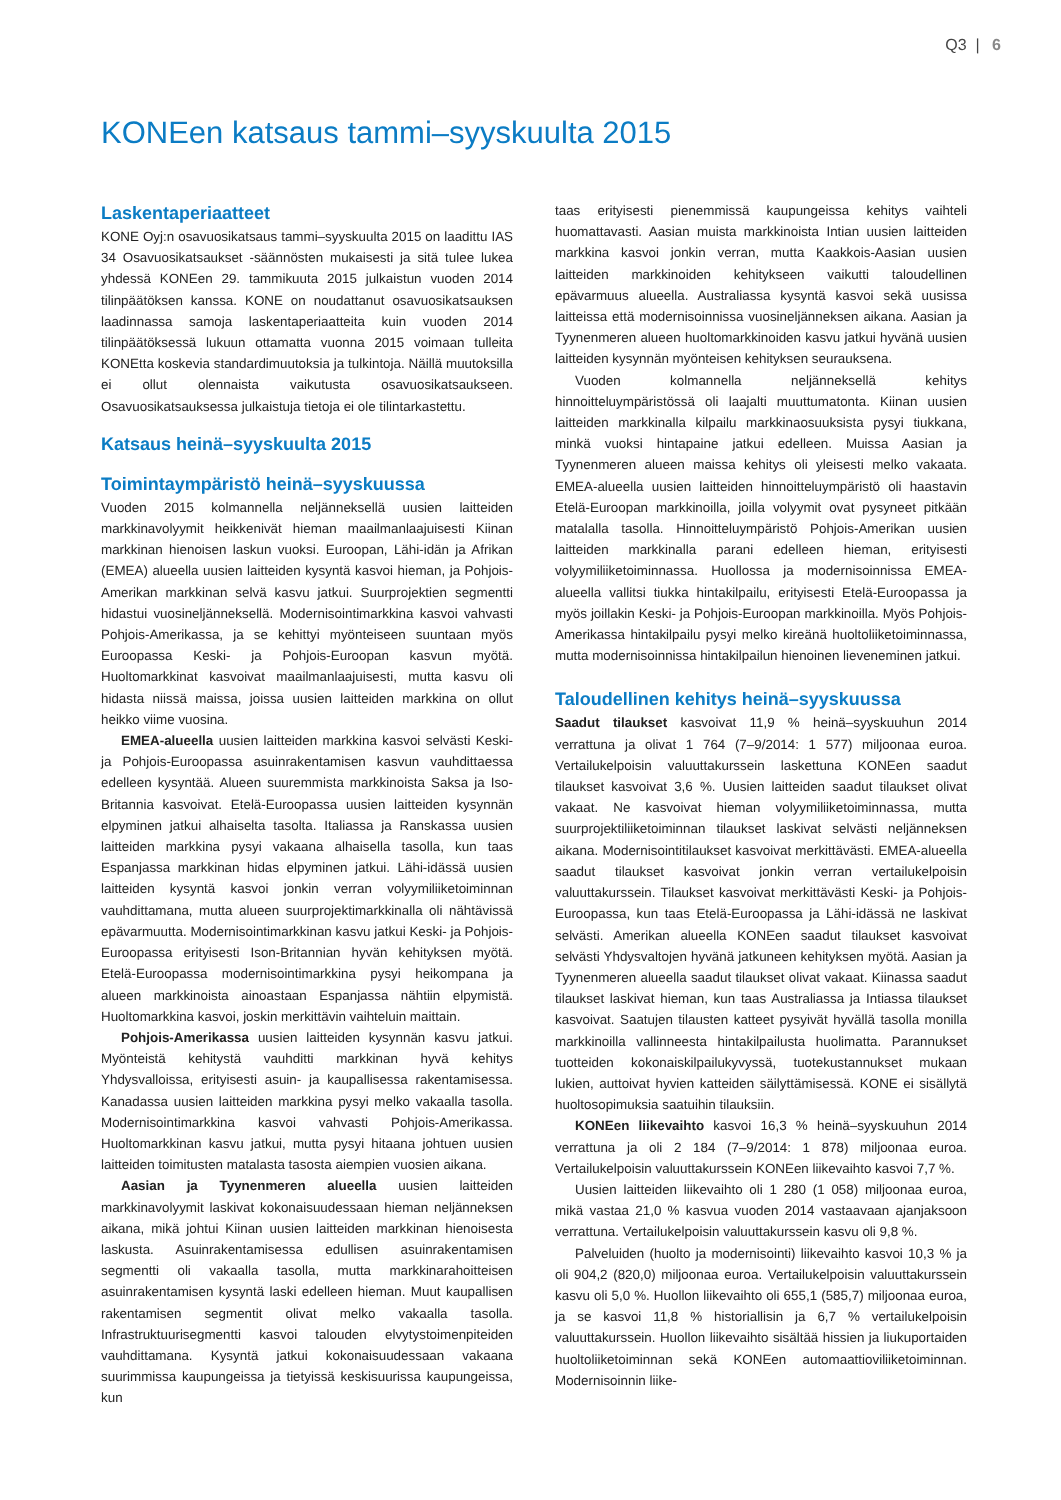Q3 | 6
KONEen katsaus tammi–syyskuulta 2015
Laskentaperiaatteet
KONE Oyj:n osavuosikatsaus tammi–syyskuulta 2015 on laadittu IAS 34 Osavuosikatsaukset -säännösten mukaisesti ja sitä tulee lukea yhdessä KONEen 29. tammikuuta 2015 julkaistun vuoden 2014 tilinpäätöksen kanssa. KONE on noudattanut osavuosikatsauksen laadinnassa samoja laskentaperiaatteita kuin vuoden 2014 tilinpäätöksessä lukuun ottamatta vuonna 2015 voimaan tulleita KONEtta koskevia standardimuutoksia ja tulkintoja. Näillä muutoksilla ei ollut olennaista vaikutusta osavuosikatsaukseen. Osavuosikatsauksessa julkaistuja tietoja ei ole tilintarkastettu.
Katsaus heinä–syyskuulta 2015
Toimintaympäristö heinä–syyskuussa
Vuoden 2015 kolmannella neljänneksellä uusien laitteiden markkinavolyymit heikkenivät hieman maailmanlaajuisesti Kiinan markkinan hienoisen laskun vuoksi. Euroopan, Lähi-idän ja Afrikan (EMEA) alueella uusien laitteiden kysyntä kasvoi hieman, ja Pohjois-Amerikan markkinan selvä kasvu jatkui. Suurprojektien segmentti hidastui vuosineljänneksellä. Modernisointimarkkina kasvoi vahvasti Pohjois-Amerikassa, ja se kehittyi myönteiseen suuntaan myös Euroopassa Keski- ja Pohjois-Euroopan kasvun myötä. Huoltomarkkinat kasvoivat maailmanlaajuisesti, mutta kasvu oli hidasta niissä maissa, joissa uusien laitteiden markkina on ollut heikko viime vuosina.
EMEA-alueella uusien laitteiden markkina kasvoi selvästi Keski- ja Pohjois-Euroopassa asuinrakentamisen kasvun vauhdittaessa edelleen kysyntää. Alueen suuremmista markkinoista Saksa ja Iso-Britannia kasvoivat. Etelä-Euroopassa uusien laitteiden kysynnän elpyminen jatkui alhaiselta tasolta. Italiassa ja Ranskassa uusien laitteiden markkina pysyi vakaana alhaisella tasolla, kun taas Espanjassa markkinan hidas elpyminen jatkui. Lähi-idässä uusien laitteiden kysyntä kasvoi jonkin verran volyymiliiketoiminnan vauhdittamana, mutta alueen suurprojektimarkkinalla oli nähtävissä epävarmuutta. Modernisointimarkkinan kasvu jatkui Keski- ja Pohjois-Euroopassa erityisesti Ison-Britannian hyvän kehityksen myötä. Etelä-Euroopassa modernisointimarkkina pysyi heikompana ja alueen markkinoista ainoastaan Espanjassa nähtiin elpymistä. Huoltomarkkina kasvoi, joskin merkittävin vaihteluin maittain.
Pohjois-Amerikassa uusien laitteiden kysynnän kasvu jatkui. Myönteistä kehitystä vauhditti markkinan hyvä kehitys Yhdysvalloissa, erityisesti asuin- ja kaupallisessa rakentamisessa. Kanadassa uusien laitteiden markkina pysyi melko vakaalla tasolla. Modernisointimarkkina kasvoi vahvasti Pohjois-Amerikassa. Huoltomarkkinan kasvu jatkui, mutta pysyi hitaana johtuen uusien laitteiden toimitusten matalasta tasosta aiempien vuosien aikana.
Aasian ja Tyynenmeren alueella uusien laitteiden markkinavolyymit laskivat kokonaisuudessaan hieman neljänneksen aikana, mikä johtui Kiinan uusien laitteiden markkinan hienoisesta laskusta. Asuinrakentamisessa edullisen asuinrakentamisen segmentti oli vakaalla tasolla, mutta markkinarahoitteisen asuinrakentamisen kysyntä laski edelleen hieman. Muut kaupallisen rakentamisen segmentit olivat melko vakaalla tasolla. Infrastruktuurisegmentti kasvoi talouden elvytystoimenpiteiden vauhdittamana. Kysyntä jatkui kokonaisuudessaan vakaana suurimmissa kaupungeissa ja tietyissä keskisuurissa kaupungeissa, kun
taas erityisesti pienemmissä kaupungeissa kehitys vaihteli huomattavasti. Aasian muista markkinoista Intian uusien laitteiden markkina kasvoi jonkin verran, mutta Kaakkois-Aasian uusien laitteiden markkinoiden kehitykseen vaikutti taloudellinen epävarmuus alueella. Australiassa kysyntä kasvoi sekä uusissa laitteissa että modernisoinnissa vuosineljänneksen aikana. Aasian ja Tyynenmeren alueen huoltomarkkinoiden kasvu jatkui hyvänä uusien laitteiden kysynnän myönteisen kehityksen seurauksena.
Vuoden kolmannella neljänneksellä kehitys hinnoitteluympäristössä oli laajalti muuttumatonta. Kiinan uusien laitteiden markkinalla kilpailu markkinaosuuksista pysyi tiukkana, minkä vuoksi hintapaine jatkui edelleen. Muissa Aasian ja Tyynenmeren alueen maissa kehitys oli yleisesti melko vakaata. EMEA-alueella uusien laitteiden hinnoitteluympäristö oli haastavin Etelä-Euroopan markkinoilla, joilla volyymit ovat pysyneet pitkään matalalla tasolla. Hinnoitteluympäristö Pohjois-Amerikan uusien laitteiden markkinalla parani edelleen hieman, erityisesti volyymiliiketoiminnassa. Huollossa ja modernisoinnissa EMEA-alueella vallitsi tiukka hintakilpailu, erityisesti Etelä-Euroopassa ja myös joillakin Keski- ja Pohjois-Euroopan markkinoilla. Myös Pohjois-Amerikassa hintakilpailu pysyi melko kireänä huoltoliiketoiminnassa, mutta modernisoinnissa hintakilpailun hienoinen lieveneminen jatkui.
Taloudellinen kehitys heinä–syyskuussa
Saadut tilaukset kasvoivat 11,9 % heinä–syyskuuhun 2014 verrattuna ja olivat 1 764 (7–9/2014: 1 577) miljoonaa euroa. Vertailukelpoisin valuuttakurssein laskettuna KONEen saadut tilaukset kasvoivat 3,6 %. Uusien laitteiden saadut tilaukset olivat vakaat. Ne kasvoivat hieman volyymiliiketoiminnassa, mutta suurprojektiliiketoiminnan tilaukset laskivat selvästi neljänneksen aikana. Modernisointitilaukset kasvoivat merkittävästi. EMEA-alueella saadut tilaukset kasvoivat jonkin verran vertailukelpoisin valuuttakurssein. Tilaukset kasvoivat merkittävästi Keski- ja Pohjois-Euroopassa, kun taas Etelä-Euroopassa ja Lähi-idässä ne laskivat selvästi. Amerikan alueella KONEen saadut tilaukset kasvoivat selvästi Yhdysvaltojen hyvänä jatkuneen kehityksen myötä. Aasian ja Tyynenmeren alueella saadut tilaukset olivat vakaat. Kiinassa saadut tilaukset laskivat hieman, kun taas Australiassa ja Intiassa tilaukset kasvoivat. Saatujen tilausten katteet pysyivät hyvällä tasolla monilla markkinoilla vallinneesta hintakilpailusta huolimatta. Parannukset tuotteiden kokonaiskilpailukyvyssä, tuotekustannukset mukaan lukien, auttoivat hyvien katteiden säilyttämisessä. KONE ei sisällytä huoltosopimuksia saatuihin tilauksiin.
KONEen liikevaihto kasvoi 16,3 % heinä–syyskuuhun 2014 verrattuna ja oli 2 184 (7–9/2014: 1 878) miljoonaa euroa. Vertailukelpoisin valuuttakurssein KONEen liikevaihto kasvoi 7,7 %.
Uusien laitteiden liikevaihto oli 1 280 (1 058) miljoonaa euroa, mikä vastaa 21,0 % kasvua vuoden 2014 vastaavaan ajanjaksoon verrattuna. Vertailukelpoisin valuuttakurssein kasvu oli 9,8 %.
Palveluiden (huolto ja modernisointi) liikevaihto kasvoi 10,3 % ja oli 904,2 (820,0) miljoonaa euroa. Vertailukelpoisin valuuttakurssein kasvu oli 5,0 %. Huollon liikevaihto oli 655,1 (585,7) miljoonaa euroa, ja se kasvoi 11,8 % historiallisin ja 6,7 % vertailukelpoisin valuuttakurssein. Huollon liikevaihto sisältää hissien ja liukuportaiden huoltoliiketoiminnan sekä KONEen automaattioviliiketoiminnan. Modernisoinnin liike-